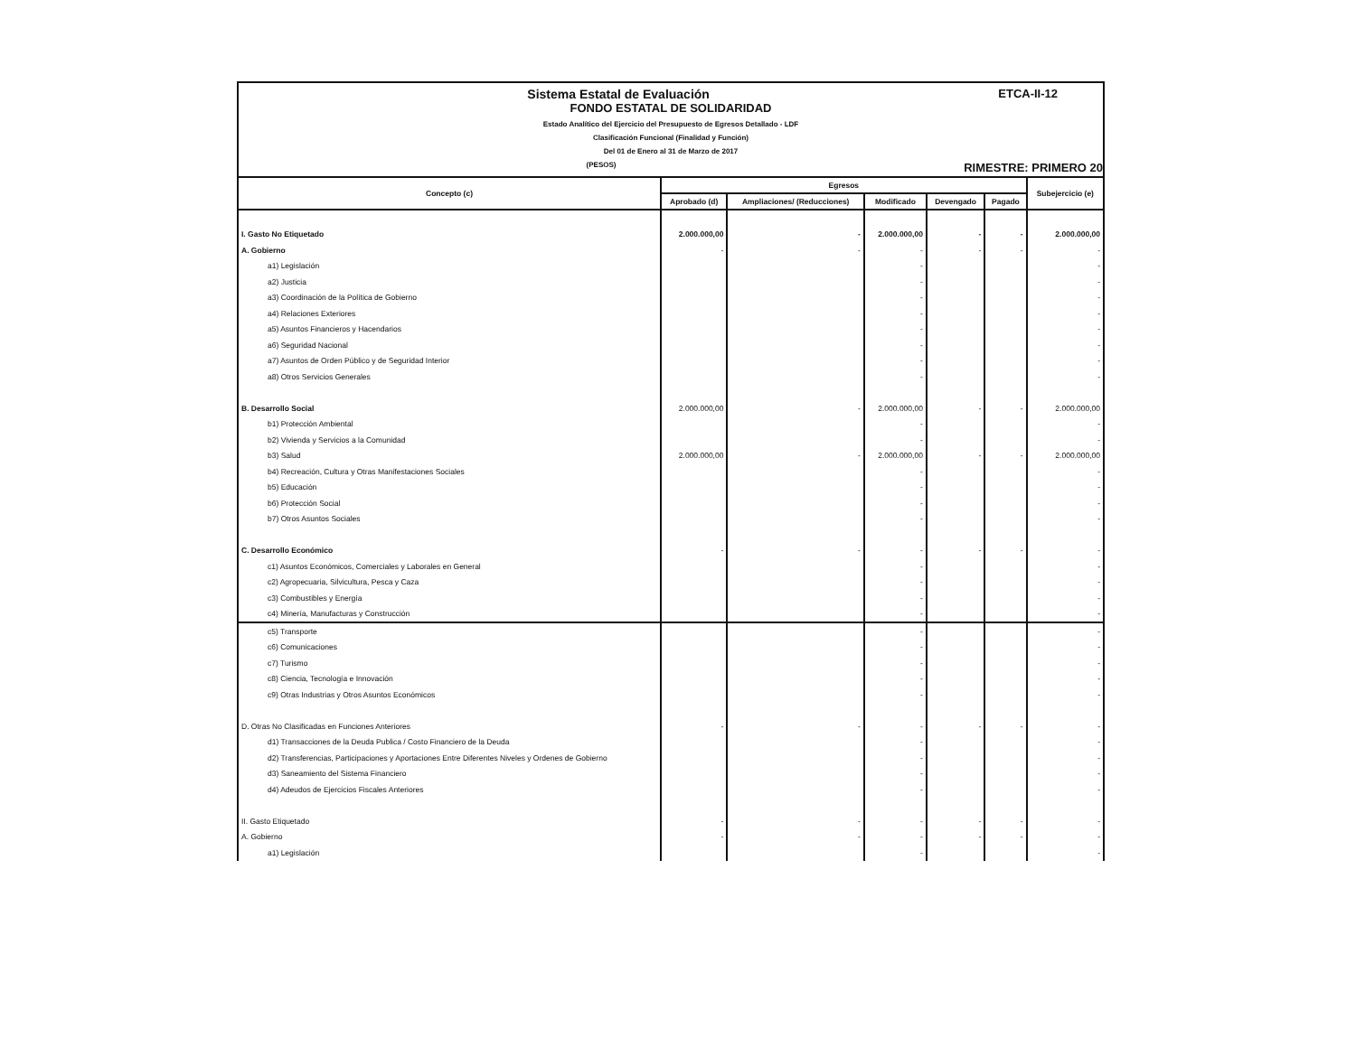ETCA-II-12
Sistema Estatal de Evaluación
FONDO ESTATAL DE SOLIDARIDAD
Estado Analítico del Ejercicio del Presupuesto de Egresos Detallado - LDF
Clasificación Funcional (Finalidad y Función)
Del 01 de Enero al 31 de Marzo de 2017
RIMESTRE: PRIMERO 20 (PESOS)
| Concepto (c) | Egresos | | | | | Subejercicio (e) |
| --- | --- | --- | --- | --- | --- | --- |
| | Aprobado (d) | Ampliaciones/ (Reducciones) | Modificado | Devengado | Pagado | |
| I. Gasto No Etiquetado | 2.000.000,00 | - | 2.000.000,00 | - | - | 2.000.000,00 |
| A. Gobierno | - | - | - | - | - | - |
| a1) Legislación | | | - | | | - |
| a2) Justicia | | | - | | | - |
| a3) Coordinación de la Política de Gobierno | | | - | | | - |
| a4) Relaciones Exteriores | | | - | | | - |
| a5) Asuntos Financieros y Hacendarios | | | - | | | - |
| a6) Seguridad Nacional | | | - | | | - |
| a7) Asuntos de Orden Público y de Seguridad Interior | | | - | | | - |
| a8) Otros Servicios Generales | | | - | | | - |
| B. Desarrollo Social | 2.000.000,00 | - | 2.000.000,00 | - | - | 2.000.000,00 |
| b1) Protección Ambiental | | | - | | | - |
| b2) Vivienda y Servicios a la Comunidad | | | - | | | - |
| b3) Salud | 2.000.000,00 | - | 2.000.000,00 | - | - | 2.000.000,00 |
| b4) Recreación, Cultura y Otras Manifestaciones Sociales | | | - | | | - |
| b5) Educación | | | - | | | - |
| b6) Protección Social | | | - | | | - |
| b7) Otros Asuntos Sociales | | | - | | | - |
| C. Desarrollo Económico | - | - | - | - | - | - |
| c1) Asuntos Económicos, Comerciales y Laborales en General | | | - | | | - |
| c2) Agropecuaria, Silvicultura, Pesca y Caza | | | - | | | - |
| c3) Combustibles y Energía | | | - | | | - |
| c4) Minería, Manufacturas y Construcción | | | - | | | - |
| c5) Transporte | | | - | | | - |
| c6) Comunicaciones | | | - | | | - |
| c7) Turismo | | | - | | | - |
| c8) Ciencia, Tecnología e Innovación | | | - | | | - |
| c9) Otras Industrias y Otros Asuntos Económicos | | | - | | | - |
| D. Otras No Clasificadas en Funciones Anteriores | - | - | - | - | - | - |
| d1) Transacciones de la Deuda Publica / Costo Financiero de la Deuda | | | - | | | - |
| d2) Transferencias, Participaciones y Aportaciones Entre Diferentes Niveles y Ordenes de Gobierno | | | - | | | - |
| d3) Saneamiento del Sistema Financiero | | | - | | | - |
| d4) Adeudos de Ejercicios Fiscales Anteriores | | | - | | | - |
| II. Gasto Etiquetado | - | - | - | - | - | - |
| A. Gobierno | - | - | - | - | - | - |
| a1) Legislación | | | - | | | - |